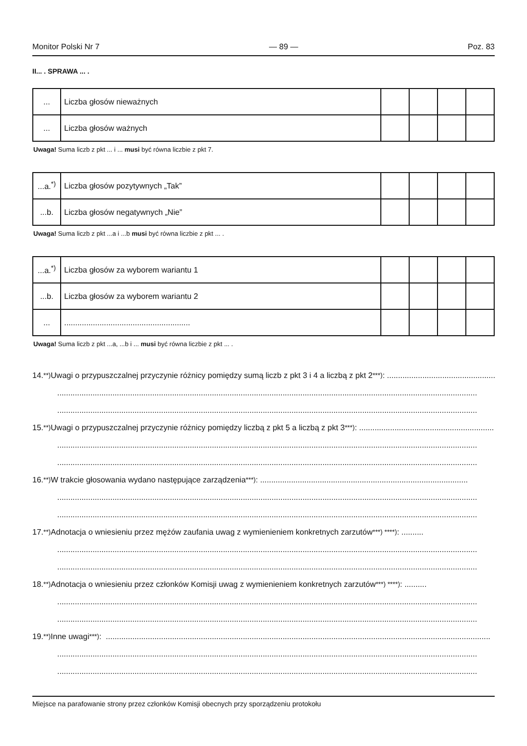Monitor Polski Nr 7 — 89 — Poz. 83
II... . SPRAWA ... .
| ... | Liczba głosów nieważnych | | | | |
| ... | Liczba głosów ważnych | | | | |
Uwaga! Suma liczb z pkt ... i ... musi być równa liczbie z pkt 7.
| ...a.<sup>*)</sup> | Liczba głosów pozytywnych „Tak” | | | | |
| ...b. | Liczba głosów negatywnych „Nie” | | | | |
Uwaga! Suma liczb z pkt ...a i ...b musi być równa liczbie z pkt ... .
| ...a.<sup>*)</sup> | Liczba głosów za wyborem wariantu 1 | | | | |
| ...b. | Liczba głosów za wyborem wariantu 2 | | | | |
| ... | ......................................................... | | | | |
Uwaga! Suma liczb z pkt ...a, ...b i ... musi być równa liczbie z pkt ... .
14.<sup>**)</sup> Uwagi o przypuszczalnej przyczynie różnicy pomiędzy sumą liczb z pkt 3 i 4 a liczbą z pkt 2<sup>***)</sup>: ................................................................
..............................................................................................................................................................................................
..............................................................................................................................................................................................
15.<sup>**)</sup> Uwagi o przypuszczalnej przyczynie różnicy pomiędzy liczbą z pkt 5 a liczbą z pkt 3<sup>***)</sup>: ................................................................
..............................................................................................................................................................................................
..............................................................................................................................................................................................
16.<sup>**)</sup> W trakcie głosowania wydano następujące zarządzenia<sup>***)</sup>: ..............................................................................................
..............................................................................................................................................................................................
..............................................................................................................................................................................................
17.<sup>**)</sup> Adnotacja o wniesieniu przez mężów zaufania uwag z wymienieniem konkretnych zarzutów<sup>***) ****)</sup>: ..........
..............................................................................................................................................................................................
..............................................................................................................................................................................................
18.<sup>**)</sup> Adnotacja o wniesieniu przez członków Komisji uwag z wymienieniem konkretnych zarzutów<sup>***) ****)</sup>: ..........
..............................................................................................................................................................................................
..............................................................................................................................................................................................
19.<sup>**)</sup> Inne uwagi<sup>***)</sup>: ..............................................................................................................................................................................
..............................................................................................................................................................................................
..............................................................................................................................................................................................
Miejsce na parafowanie strony przez członków Komisji obecnych przy sporządzeniu protokołu